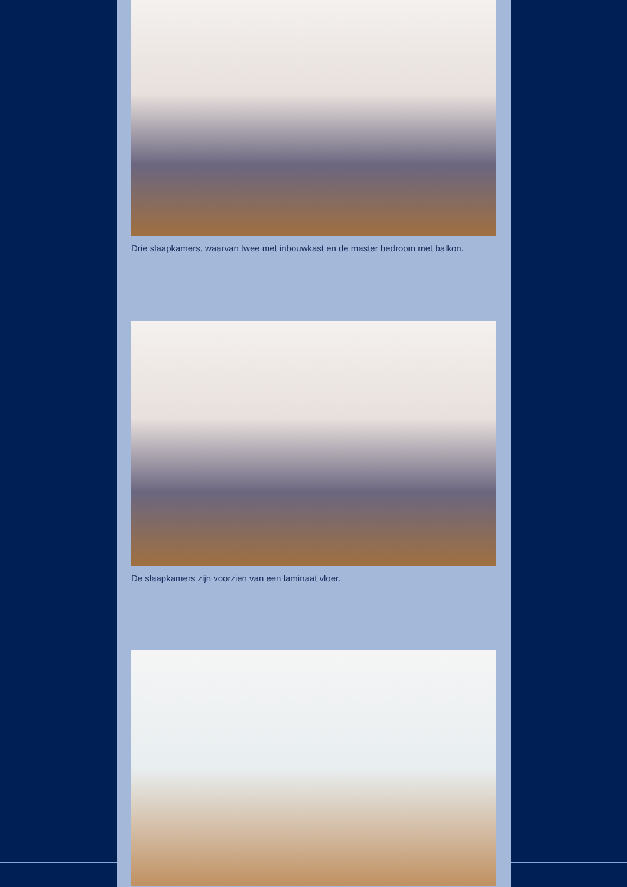Drie slaapkamers, waarvan twee met inbouwkast en de master bedroom met balkon.
De slaapkamers zijn voorzien van een laminaat vloer.